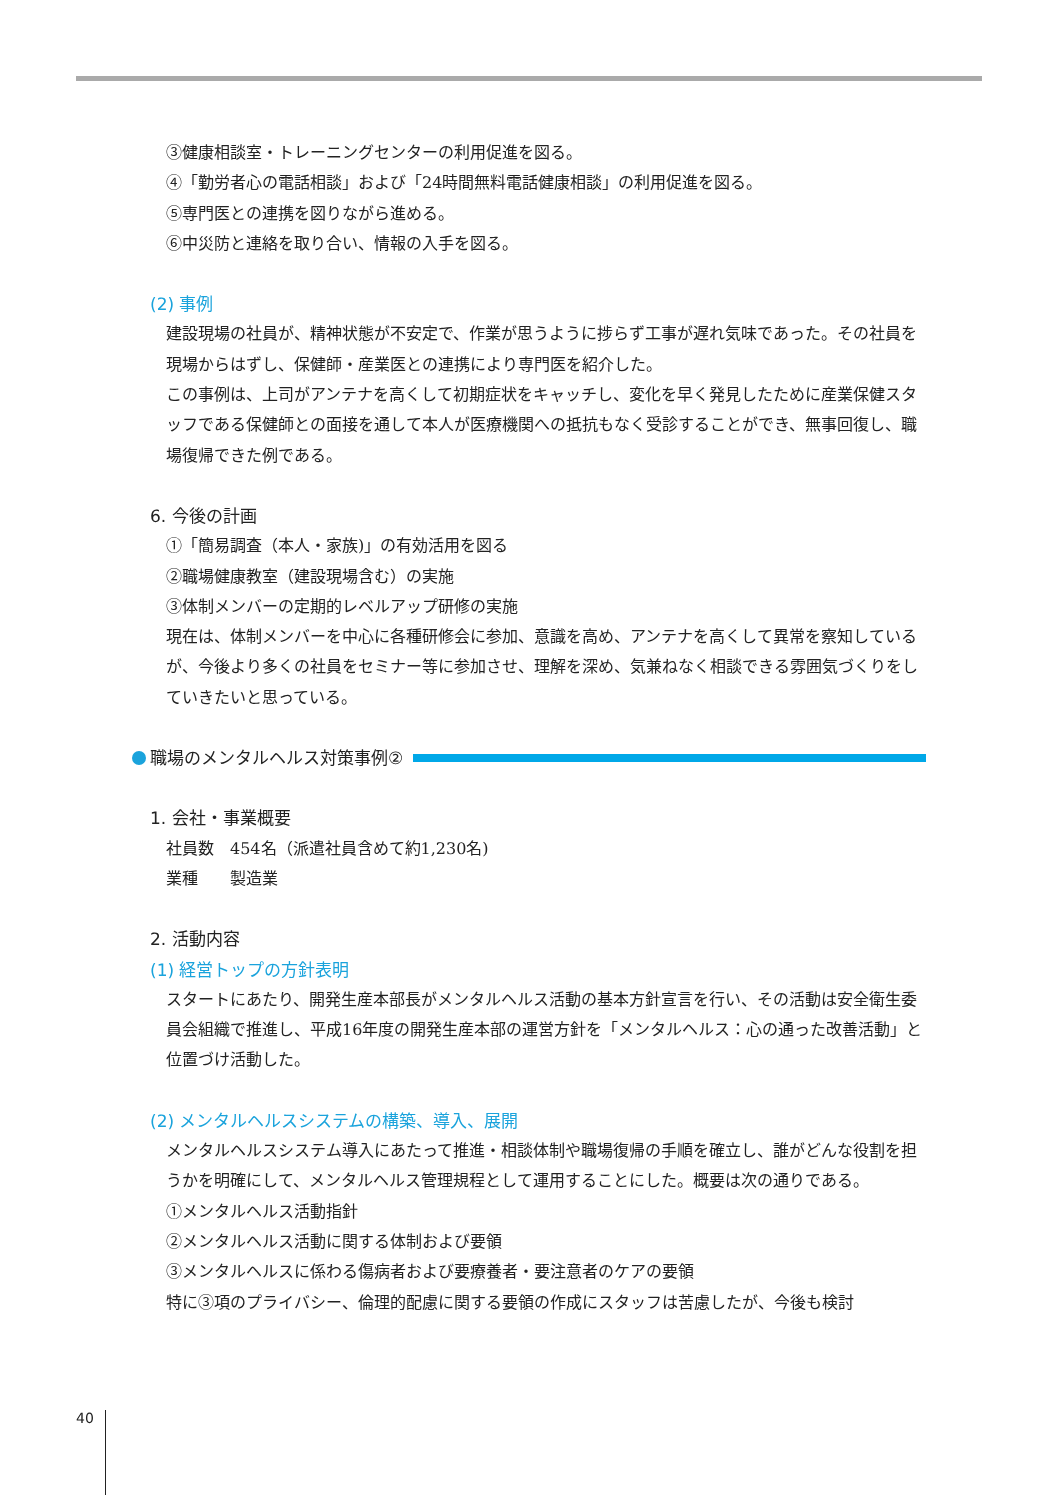③健康相談室・トレーニングセンターの利用促進を図る。
④「勤労者心の電話相談」および「24時間無料電話健康相談」の利用促進を図る。
⑤専門医との連携を図りながら進める。
⑥中災防と連絡を取り合い、情報の入手を図る。
(2) 事例
建設現場の社員が、精神状態が不安定で、作業が思うように捗らず工事が遅れ気味であった。その社員を現場からはずし、保健師・産業医との連携により専門医を紹介した。
この事例は、上司がアンテナを高くして初期症状をキャッチし、変化を早く発見したために産業保健スタッフである保健師との面接を通して本人が医療機関への抵抗もなく受診することができ、無事回復し、職場復帰できた例である。
6. 今後の計画
①「簡易調査（本人・家族)」の有効活用を図る
②職場健康教室（建設現場含む）の実施
③体制メンバーの定期的レベルアップ研修の実施
現在は、体制メンバーを中心に各種研修会に参加、意識を高め、アンテナを高くして異常を察知しているが、今後より多くの社員をセミナー等に参加させ、理解を深め、気兼ねなく相談できる雰囲気づくりをしていきたいと思っている。
職場のメンタルヘルス対策事例②
1. 会社・事業概要
社員数　454名（派遣社員含めて約1,230名)
業種　　製造業
2. 活動内容
(1) 経営トップの方針表明
スタートにあたり、開発生産本部長がメンタルヘルス活動の基本方針宣言を行い、その活動は安全衛生委員会組織で推進し、平成16年度の開発生産本部の運営方針を「メンタルヘルス：心の通った改善活動」と位置づけ活動した。
(2) メンタルヘルスシステムの構築、導入、展開
メンタルヘルスシステム導入にあたって推進・相談体制や職場復帰の手順を確立し、誰がどんな役割を担うかを明確にして、メンタルヘルス管理規程として運用することにした。概要は次の通りである。
①メンタルヘルス活動指針
②メンタルヘルス活動に関する体制および要領
③メンタルヘルスに係わる傷病者および要療養者・要注意者のケアの要領
特に③項のプライバシー、倫理的配慮に関する要領の作成にスタッフは苦慮したが、今後も検討
40